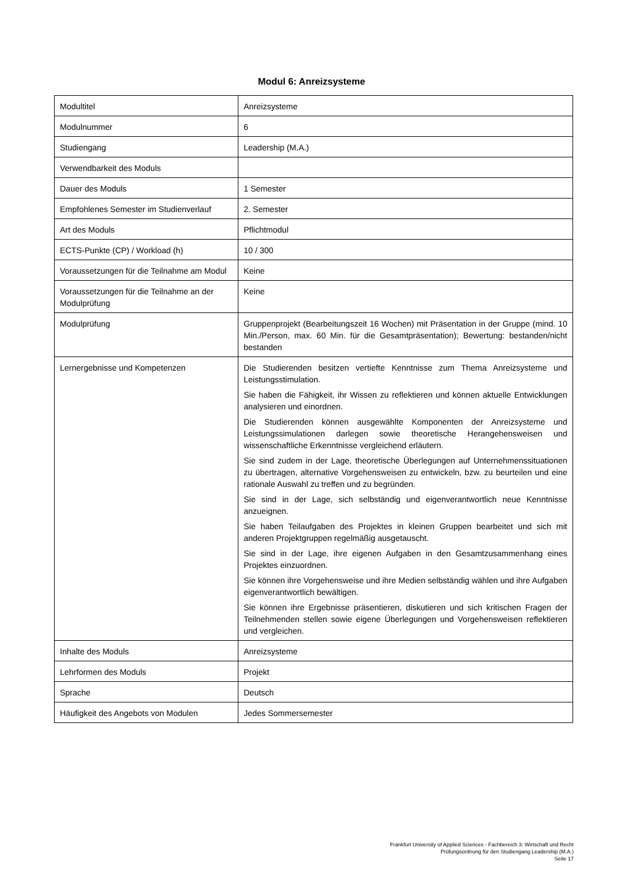Modul 6: Anreizsysteme
| Modultitel | Anreizsysteme |
| Modulnummer | 6 |
| Studiengang | Leadership (M.A.) |
| Verwendbarkeit des Moduls | |
| Dauer des Moduls | 1 Semester |
| Empfohlenes Semester im Studienverlauf | 2. Semester |
| Art des Moduls | Pflichtmodul |
| ECTS-Punkte (CP) / Workload (h) | 10 / 300 |
| Voraussetzungen für die Teilnahme am Modul | Keine |
| Voraussetzungen für die Teilnahme an der Modulprüfung | Keine |
| Modulprüfung | Gruppenprojekt (Bearbeitungszeit 16 Wochen) mit Präsentation in der Gruppe (mind. 10 Min./Person, max. 60 Min. für die Gesamtpräsentation); Bewertung: bestanden/nicht bestanden |
| Lernergebnisse und Kompetenzen | Die Studierenden besitzen vertiefte Kenntnisse zum Thema Anreizsysteme und Leistungsstimulation. Sie haben die Fähigkeit, ihr Wissen zu reflektieren und können aktuelle Entwicklungen analysieren und einordnen. Die Studierenden können ausgewählte Komponenten der Anreizsysteme und Leistungssimulationen darlegen sowie theoretische Herangehensweisen und wissenschaftliche Erkenntnisse vergleichend erläutern. Sie sind zudem in der Lage, theoretische Überlegungen auf Unternehmenssituationen zu übertragen, alternative Vorgehensweisen zu entwickeln, bzw. zu beurteilen und eine rationale Auswahl zu treffen und zu begründen. Sie sind in der Lage, sich selbständig und eigenverantwortlich neue Kenntnisse anzueignen. Sie haben Teilaufgaben des Projektes in kleinen Gruppen bearbeitet und sich mit anderen Projektgruppen regelmäßig ausgetauscht. Sie sind in der Lage, ihre eigenen Aufgaben in den Gesamtzusammenhang eines Projektes einzuordnen. Sie können ihre Vorgehensweise und ihre Medien selbständig wählen und ihre Aufgaben eigenverantwortlich bewältigen. Sie können ihre Ergebnisse präsentieren, diskutieren und sich kritischen Fragen der Teilnehmenden stellen sowie eigene Überlegungen und Vorgehensweisen reflektieren und vergleichen. |
| Inhalte des Moduls | Anreizsysteme |
| Lehrformen des Moduls | Projekt |
| Sprache | Deutsch |
| Häufigkeit des Angebots von Modulen | Jedes Sommersemester |
Frankfurt University of Applied Sciences - Fachbereich 3: Wirtschaft und Recht
Prüfungsordnung für den Studiengang Leadership (M.A.)
Seite 17